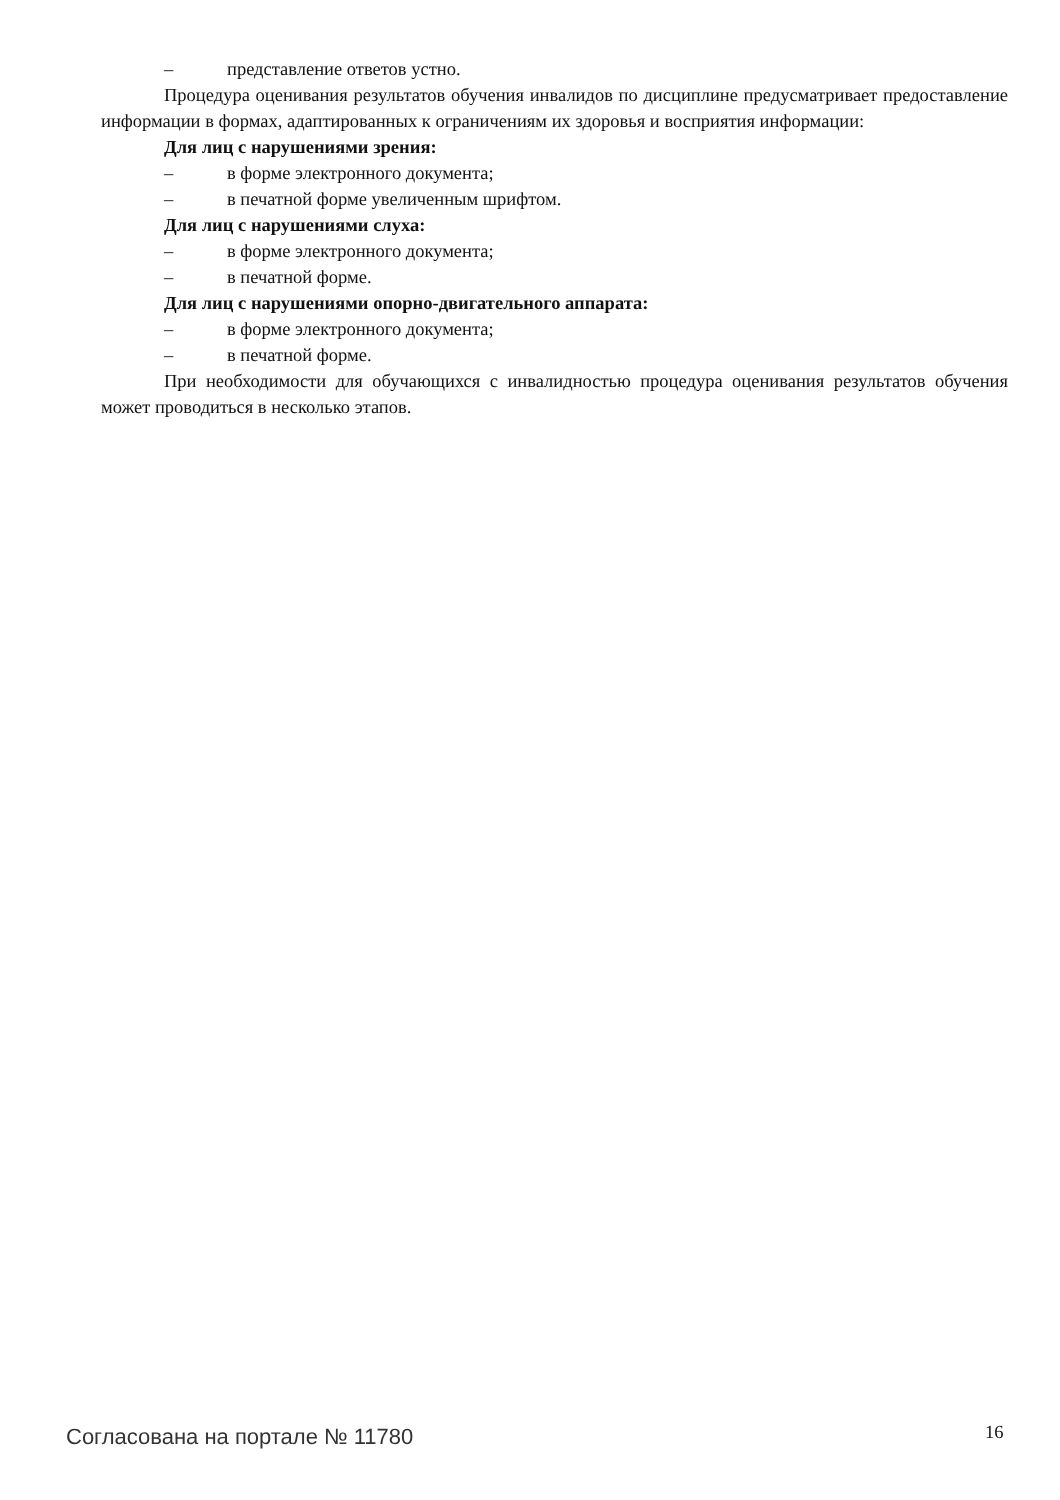– представление ответов устно.
Процедура оценивания результатов обучения инвалидов по дисциплине предусматривает предоставление информации в формах, адаптированных к ограничениям их здоровья и восприятия информации:
Для лиц с нарушениями зрения:
– в форме электронного документа;
– в печатной форме увеличенным шрифтом.
Для лиц с нарушениями слуха:
– в форме электронного документа;
– в печатной форме.
Для лиц с нарушениями опорно-двигательного аппарата:
– в форме электронного документа;
– в печатной форме.
При необходимости для обучающихся с инвалидностью процедура оценивания результатов обучения может проводиться в несколько этапов.
Согласована на портале № 11780 16